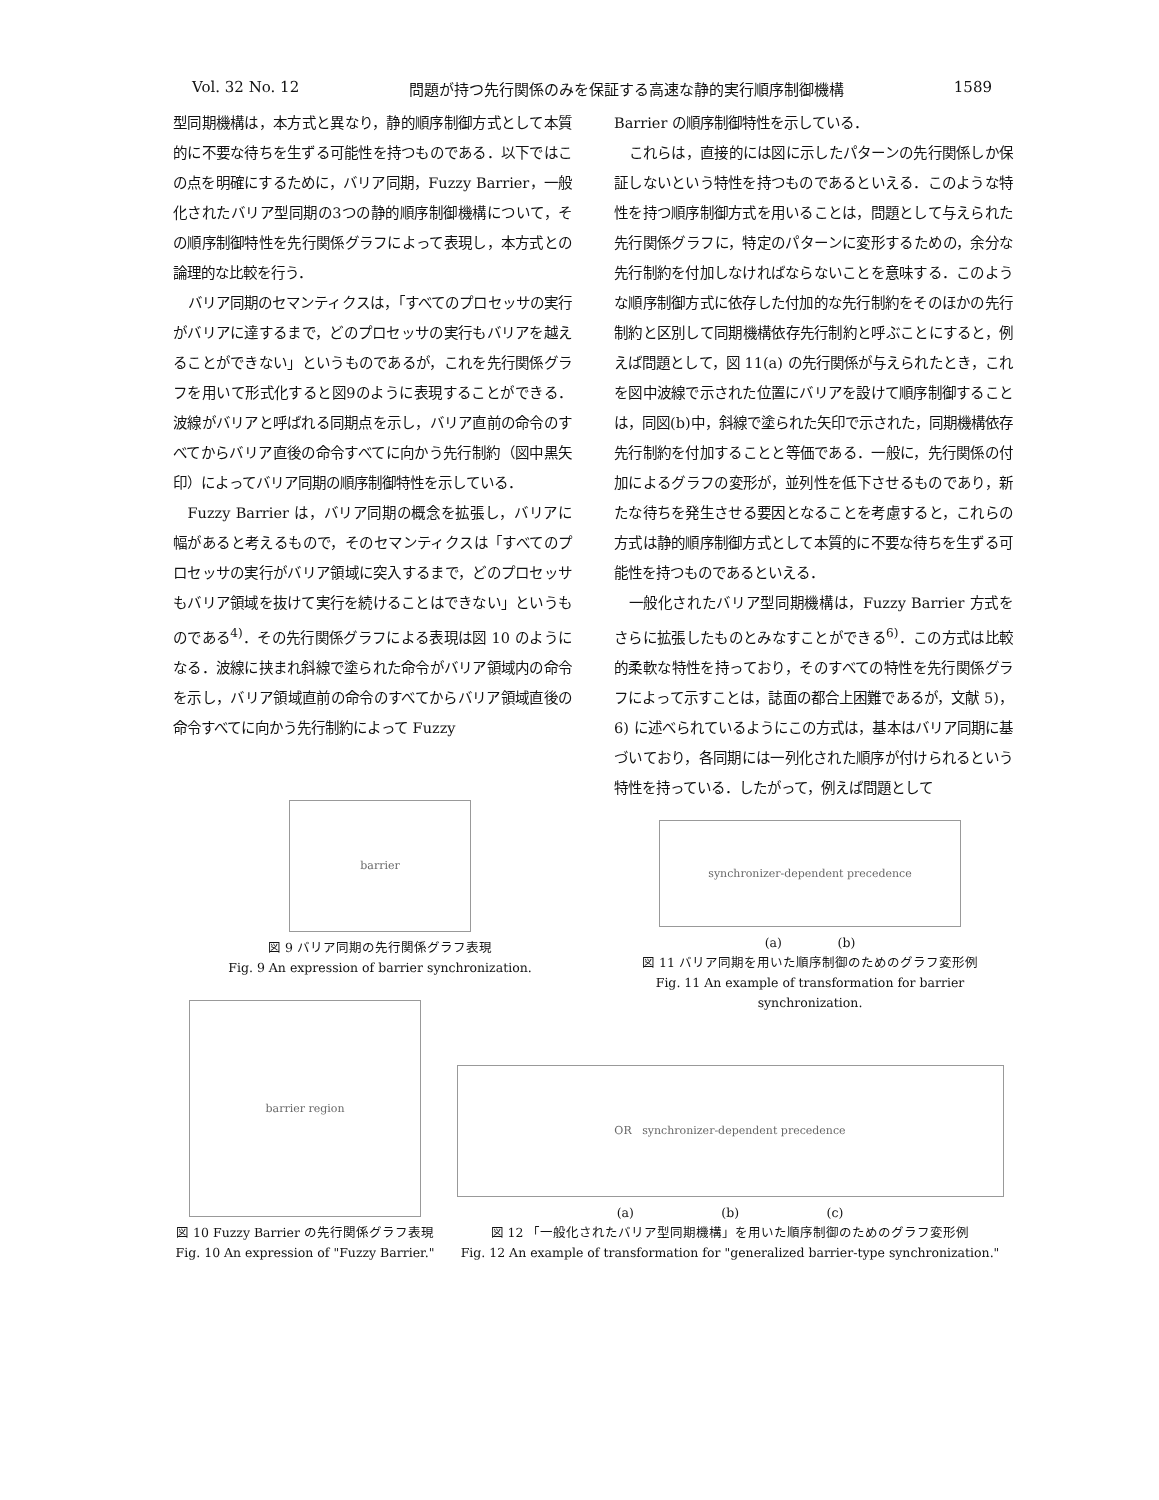Vol. 32 No. 12 問題が持つ先行関係のみを保証する高速な静的実行順序制御機構 1589
型同期機構は，本方式と異なり，静的順序制御方式として本質的に不要な待ちを生ずる可能性を持つものである．以下ではこの点を明確にするために，バリア同期，Fuzzy Barrier，一般化されたバリア型同期の3つの静的順序制御機構について，その順序制御特性を先行関係グラフによって表現し，本方式との論理的な比較を行う．
バリア同期のセマンティクスは，「すべてのプロセッサの実行がバリアに達するまで，どのプロセッサの実行もバリアを越えることができない」というものであるが，これを先行関係グラフを用いて形式化すると図9のように表現することができる．波線がバリアと呼ばれる同期点を示し，バリア直前の命令のすべてからバリア直後の命令すべてに向かう先行制約（図中黒矢印）によってバリア同期の順序制御特性を示している．
Fuzzy Barrier は，バリア同期の概念を拡張し，バリアに幅があると考えるもので，そのセマンティクスは「すべてのプロセッサの実行がバリア領域に突入するまで，どのプロセッサもバリア領域を抜けて実行を続けることはできない」というものである<sup>4)</sup>．その先行関係グラフによる表現は図 10 のようになる．波線に挟まれ斜線で塗られた命令がバリア領域内の命令を示し，バリア領域直前の命令のすべてからバリア領域直後の命令すべてに向かう先行制約によって Fuzzy
Barrier の順序制御特性を示している．
これらは，直接的には図に示したパターンの先行関係しか保証しないという特性を持つものであるといえる．このような特性を持つ順序制御方式を用いることは，問題として与えられた先行関係グラフに，特定のパターンに変形するための，余分な先行制約を付加しなければならないことを意味する．このような順序制御方式に依存した付加的な先行制約をそのほかの先行制約と区別して同期機構依存先行制約と呼ぶことにすると，例えば問題として，図 11(a) の先行関係が与えられたとき，これを図中波線で示された位置にバリアを設けて順序制御することは，同図(b)中，斜線で塗られた矢印で示された，同期機構依存先行制約を付加することと等価である．一般に，先行関係の付加によるグラフの変形が，並列性を低下させるものであり，新たな待ちを発生させる要因となることを考慮すると，これらの方式は静的順序制御方式として本質的に不要な待ちを生ずる可能性を持つものであるといえる．
一般化されたバリア型同期機構は，Fuzzy Barrier 方式をさらに拡張したものとみなすことができる<sup>6)</sup>．この方式は比較的柔軟な特性を持っており，そのすべての特性を先行関係グラフによって示すことは，誌面の都合上困難であるが，文献 5)，6) に述べられているようにこの方式は，基本はバリア同期に基づいており，各同期には一列化された順序が付けられるという特性を持っている．したがって，例えば問題として
barrier
図 9 バリア同期の先行関係グラフ表現
Fig. 9 An expression of barrier synchronization.
synchronizer-dependent precedence
(a) (b)
図 11 バリア同期を用いた順序制御のためのグラフ変形例
Fig. 11 An example of transformation for barrier synchronization.
barrier region
図 10 Fuzzy Barrier の先行関係グラフ表現
Fig. 10 An expression of "Fuzzy Barrier."
OR synchronizer-dependent precedence
(a) (b) (c)
図 12 「一般化されたバリア型同期機構」を用いた順序制御のためのグラフ変形例
Fig. 12 An example of transformation for "generalized barrier-type synchronization."